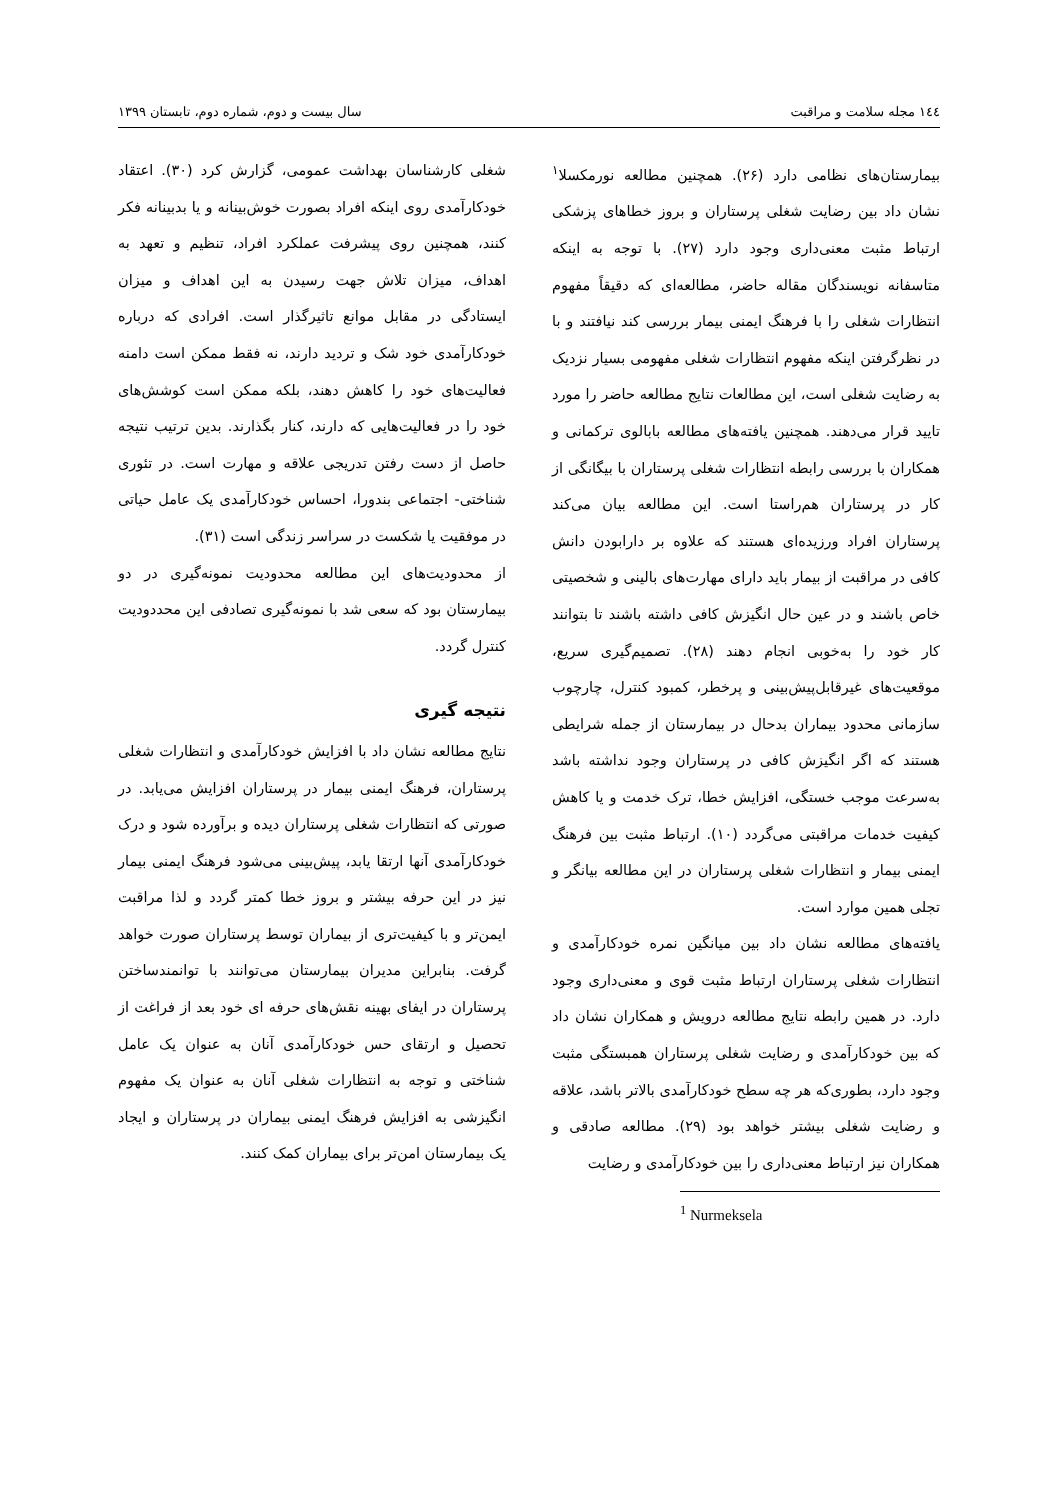۱٤٤ مجله سلامت و مراقبت سال بیست و دوم، شماره دوم، تابستان ۱۳۹۹
بیمارستان‌های نظامی دارد (۲۶). همچنین مطالعه نورمکسلا<sup>۱</sup> نشان داد بین رضایت شغلی پرستاران و بروز خطاهای پزشکی ارتباط مثبت معنی‌داری وجود دارد (۲۷). با توجه به اینکه متاسفانه نویسندگان مقاله حاضر، مطالعه‌ای که دقیقاً مفهوم انتظارات شغلی را با فرهنگ ایمنی بیمار بررسی کند نیافتند و با در نظرگرفتن اینکه مفهوم انتظارات شغلی مفهومی بسیار نزدیک به رضایت شغلی است، این مطالعات نتایج مطالعه حاضر را مورد تایید قرار می‌دهند. همچنین یافته‌های مطالعه بابالوی ترکمانی و همکاران با بررسی رابطه انتظارات شغلی پرستاران با بیگانگی از کار در پرستاران هم‌راستا است. این مطالعه بیان می‌کند پرستاران افراد ورزیده‌ای هستند که علاوه بر دارابودن دانش کافی در مراقبت از بیمار باید دارای مهارت‌های بالینی و شخصیتی خاص باشند و در عین حال انگیزش کافی داشته باشند تا بتوانند کار خود را به‌خوبی انجام دهند (۲۸). تصمیم‌گیری سریع، موقعیت‌های غیرقابل‌پیش‌بینی و پرخطر، کمبود کنترل، چارچوب سازمانی محدود بیماران بدحال در بیمارستان از جمله شرایطی هستند که اگر انگیزش کافی در پرستاران وجود نداشته باشد به‌سرعت موجب خستگی، افزایش خطا، ترک خدمت و یا کاهش کیفیت خدمات مراقبتی می‌گردد (۱۰). ارتباط مثبت بین فرهنگ ایمنی بیمار و انتظارات شغلی پرستاران در این مطالعه بیانگر و تجلی همین موارد است.
یافته‌های مطالعه نشان داد بین میانگین نمره خودکارآمدی و انتظارات شغلی پرستاران ارتباط مثبت قوی و معنی‌داری وجود دارد. در همین رابطه نتایج مطالعه درویش و همکاران نشان داد که بین خودکارآمدی و رضایت شغلی پرستاران همبستگی مثبت وجود دارد، بطوری‌که هر چه سطح خودکارآمدی بالاتر باشد، علاقه و رضایت شغلی بیشتر خواهد بود (۲۹). مطالعه صادقی و همکاران نیز ارتباط معنی‌داری را بین خودکارآمدی و رضایت
<sup>1</sup> Nurmeksela
شغلی کارشناسان بهداشت عمومی، گزارش کرد (۳۰). اعتقاد خودکارآمدی روی اینکه افراد بصورت خوش‌بینانه و یا بدبینانه فکر کنند، همچنین روی پیشرفت عملکرد افراد، تنظیم و تعهد به اهداف، میزان تلاش جهت رسیدن به این اهداف و میزان ایستادگی در مقابل موانع تاثیرگذار است. افرادی که درباره خودکارآمدی خود شک و تردید دارند، نه فقط ممکن است دامنه فعالیت‌های خود را کاهش دهند، بلکه ممکن است کوشش‌های خود را در فعالیت‌هایی که دارند، کنار بگذارند. بدین ترتیب نتیجه حاصل از دست رفتن تدریجی علاقه و مهارت است. در تئوری شناختی- اجتماعی بندورا، احساس خودکارآمدی یک عامل حیاتی در موفقیت یا شکست در سراسر زندگی است (۳۱).
از محدودیت‌های این مطالعه محدودیت نمونه‌گیری در دو بیمارستان بود که سعی شد با نمونه‌گیری تصادفی این محددودیت کنترل گردد.
نتیجه گیری
نتایج مطالعه نشان داد با افزایش خودکارآمدی و انتظارات شغلی پرستاران، فرهنگ ایمنی بیمار در پرستاران افزایش می‌یابد. در صورتی که انتظارات شغلی پرستاران دیده و برآورده شود و درک خودکارآمدی آنها ارتقا یابد، پیش‌بینی می‌شود فرهنگ ایمنی بیمار نیز در این حرفه بیشتر و بروز خطا کمتر گردد و لذا مراقبت ایمن‌تر و با کیفیت‌تری از بیماران توسط پرستاران صورت خواهد گرفت. بنابراین مدیران بیمارستان می‌توانند با توانمندساختن پرستاران در ایفای بهینه نقش‌های حرفه ای خود بعد از فراغت از تحصیل و ارتقای حس خودکارآمدی آنان به عنوان یک عامل شناختی و توجه به انتظارات شغلی آنان به عنوان یک مفهوم انگیزشی به افزایش فرهنگ ایمنی بیماران در پرستاران و ایجاد یک بیمارستان امن‌تر برای بیماران کمک کنند.